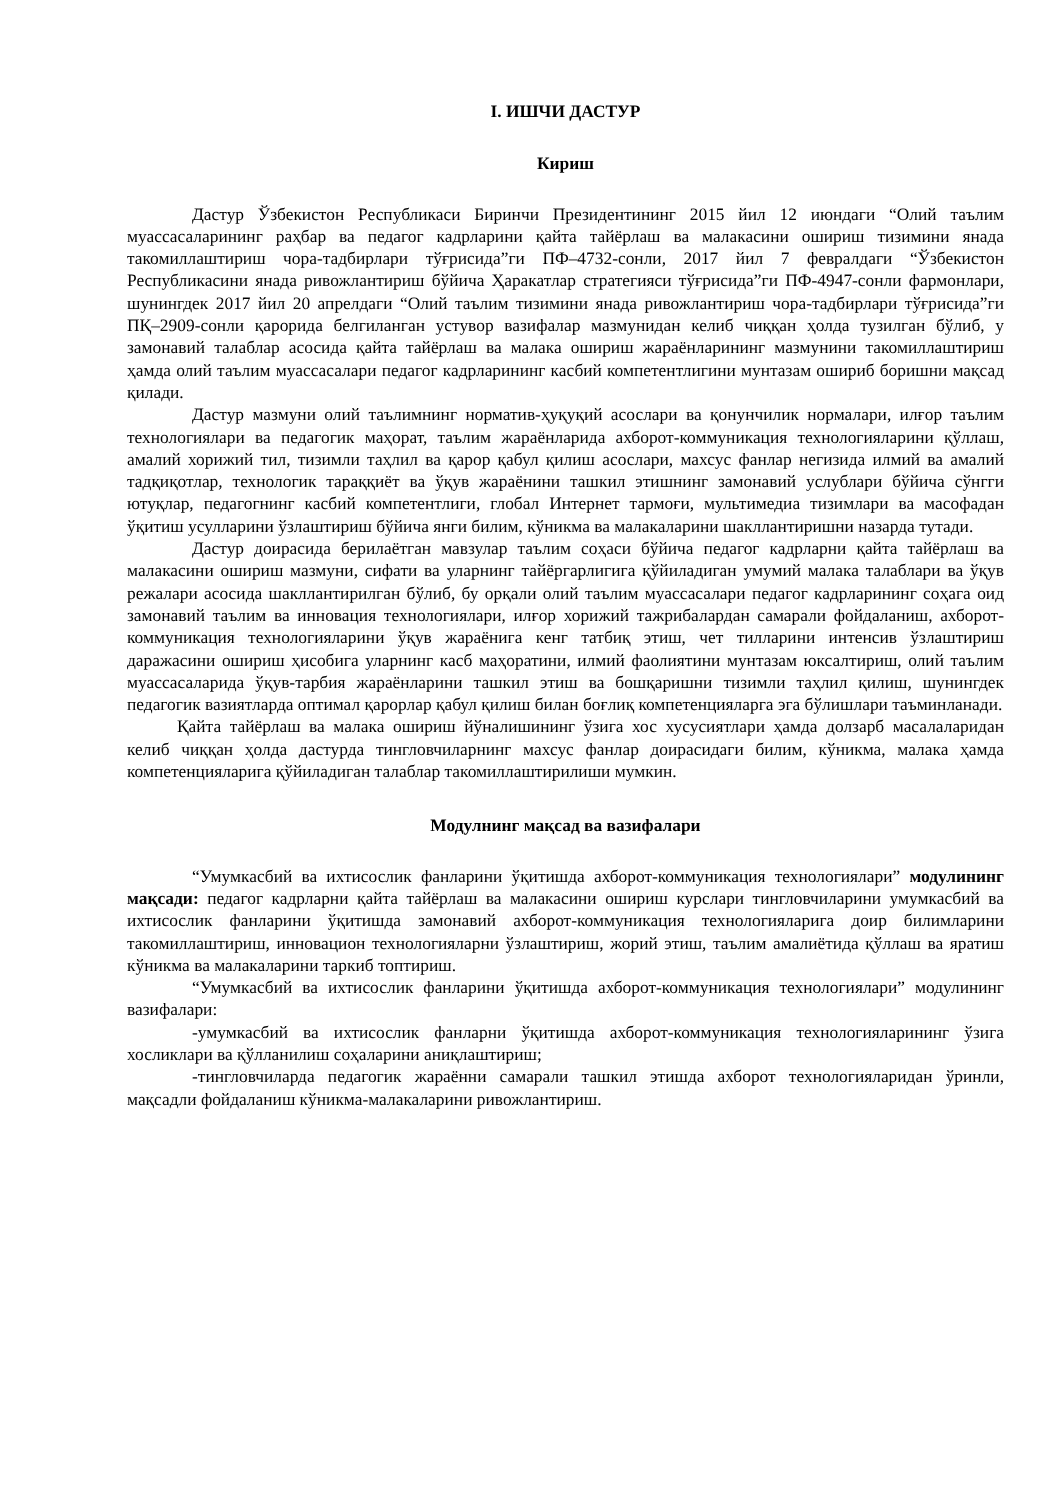I. ИШЧИ ДАСТУР
Кириш
Дастур Ўзбекистон Республикаси Биринчи Президентининг 2015 йил 12 июндаги “Олий таълим муассасаларининг раҳбар ва педагог кадрларини қайта тайёрлаш ва малакасини ошириш тизимини янада такомиллаштириш чора-тадбирлари тўғрисида”ги ПФ–4732-сонли, 2017 йил 7 февралдаги “Ўзбекистон Республикасини янада ривожлантириш бўйича Ҳаракатлар стратегияси тўғрисида”ги ПФ-4947-сонли фармонлари, шунингдек 2017 йил 20 апрелдаги “Олий таълим тизимини янада ривожлантириш чора-тадбирлари тўғрисида”ги ПҚ–2909-сонли қарорида белгиланган устувор вазифалар мазмунидан келиб чиққан ҳолда тузилган бўлиб, у замонавий талаблар асосида қайта тайёрлаш ва малака ошириш жараёнларининг мазмунини такомиллаштириш ҳамда олий таълим муассасалари педагог кадрларининг касбий компетентлигини мунтазам ошириб боришни мақсад қилади.
Дастур мазмуни олий таълимнинг норматив-ҳуқуқий асослари ва қонунчилик нормалари, илғор таълим технологиялари ва педагогик маҳорат, таълим жараёнларида ахборот-коммуникация технологияларини қўллаш, амалий хорижий тил, тизимли таҳлил ва қарор қабул қилиш асослари, махсус фанлар негизида илмий ва амалий тадқиқотлар, технологик тараққиёт ва ўқув жараёнини ташкил этишнинг замонавий услублари бўйича сўнгги ютуқлар, педагогнинг касбий компетентлиги, глобал Интернет тармоғи, мультимедиа тизимлари ва масофадан ўқитиш усулларини ўзлаштириш бўйича янги билим, кўникма ва малакаларини шакллантиришни назарда тутади.
Дастур доирасида берилаётган мавзулар таълим соҳаси бўйича педагог кадрларни қайта тайёрлаш ва малакасини ошириш мазмуни, сифати ва уларнинг тайёргарлигига қўйиладиган умумий малака талаблари ва ўқув режалари асосида шакллантирилган бўлиб, бу орқали олий таълим муассасалари педагог кадрларининг соҳага оид замонавий таълим ва инновация технологиялари, илғор хорижий тажрибалардан самарали фойдаланиш, ахборот-коммуникация технологияларини ўқув жараёнига кенг татбиқ этиш, чет тилларини интенсив ўзлаштириш даражасини ошириш ҳисобига уларнинг касб маҳоратини, илмий фаолиятини мунтазам юксалтириш, олий таълим муассасаларида ўқув-тарбия жараёнларини ташкил этиш ва бошқаришни тизимли таҳлил қилиш, шунингдек педагогик вазиятларда оптимал қарорлар қабул қилиш билан боғлиқ компетенцияларга эга бўлишлари таъминланади.
Қайта тайёрлаш ва малака ошириш йўналишининг ўзига хос хусусиятлари ҳамда долзарб масалаларидан келиб чиққан ҳолда дастурда тингловчиларнинг махсус фанлар доирасидаги билим, кўникма, малака ҳамда компетенцияларига қўйиладиган талаблар такомиллаштирилиши мумкин.
Модулнинг мақсад ва вазифалари
“Умумкасбий ва ихтисослик фанларини ўқитишда ахборот-коммуникация технологиялари” модулининг мақсади: педагог кадрларни қайта тайёрлаш ва малакасини ошириш курслари тингловчиларини умумкасбий ва ихтисослик фанларини ўқитишда замонавий ахборот-коммуникация технологияларига доир билимларини такомиллаштириш, инновацион технологияларни ўзлаштириш, жорий этиш, таълим амалиётида қўллаш ва яратиш кўникма ва малакаларини таркиб топтириш.
“Умумкасбий ва ихтисослик фанларини ўқитишда ахборот-коммуникация технологиялари” модулининг вазифалари:
-умумкасбий ва ихтисослик фанларни ўқитишда ахборот-коммуникация технологияларининг ўзига хосликлари ва қўлланилиш соҳаларини аниқлаштириш;
-тингловчиларда педагогик жараённи самарали ташкил этишда ахборот технологияларидан ўринли, мақсадли фойдаланиш кўникма-малакаларини ривожлантириш.